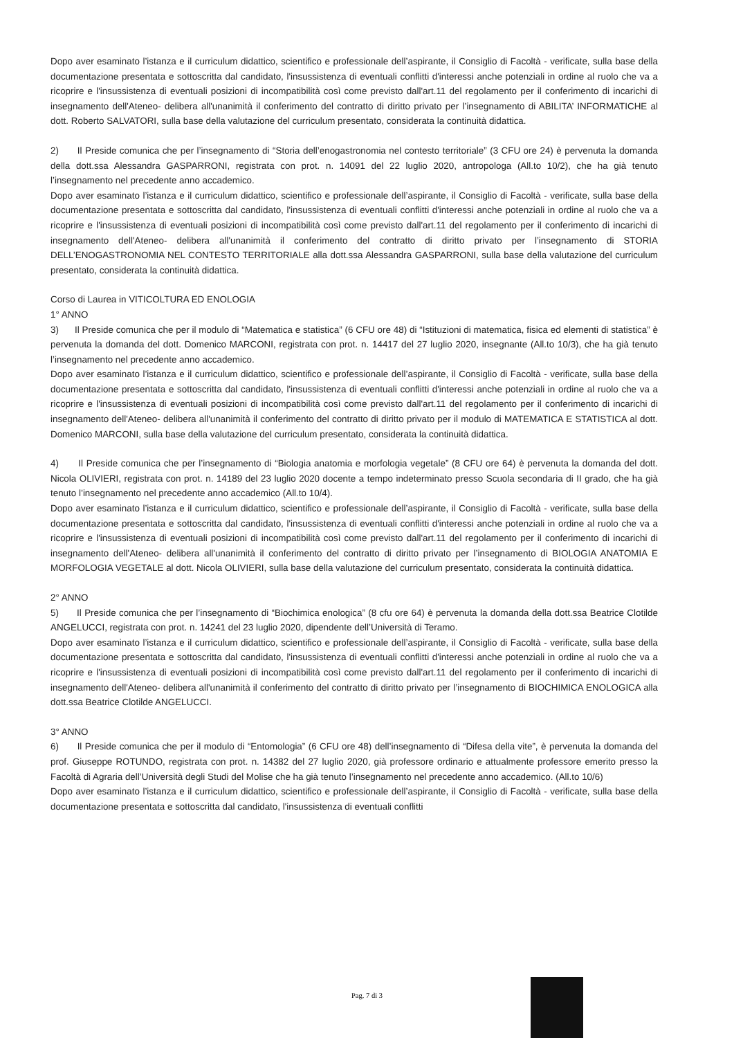Dopo aver esaminato l’istanza e il curriculum didattico, scientifico e professionale dell’aspirante, il Consiglio di Facoltà - verificate, sulla base della documentazione presentata e sottoscritta dal candidato, l'insussistenza di eventuali conflitti d'interessi anche potenziali in ordine al ruolo che va a ricoprire e l'insussistenza di eventuali posizioni di incompatibilità così come previsto dall'art.11 del regolamento per il conferimento di incarichi di insegnamento dell'Ateneo- delibera all'unanimità il conferimento del contratto di diritto privato per l’insegnamento di ABILITA’ INFORMATICHE al dott. Roberto SALVATORI, sulla base della valutazione del curriculum presentato, considerata la continuità didattica.
2) Il Preside comunica che per l’insegnamento di “Storia dell’enogastronomia nel contesto territoriale” (3 CFU ore 24) è pervenuta la domanda della dott.ssa Alessandra GASPARRONI, registrata con prot. n. 14091 del 22 luglio 2020, antropologa (All.to 10/2), che ha già tenuto l’insegnamento nel precedente anno accademico.
Dopo aver esaminato l’istanza e il curriculum didattico, scientifico e professionale dell’aspirante, il Consiglio di Facoltà - verificate, sulla base della documentazione presentata e sottoscritta dal candidato, l'insussistenza di eventuali conflitti d'interessi anche potenziali in ordine al ruolo che va a ricoprire e l'insussistenza di eventuali posizioni di incompatibilità così come previsto dall'art.11 del regolamento per il conferimento di incarichi di insegnamento dell'Ateneo- delibera all'unanimità il conferimento del contratto di diritto privato per l’insegnamento di STORIA DELL’ENOGASTRONOMIA NEL CONTESTO TERRITORIALE alla dott.ssa Alessandra GASPARRONI, sulla base della valutazione del curriculum presentato, considerata la continuità didattica.
Corso di Laurea in VITICOLTURA ED ENOLOGIA
1° ANNO
3) Il Preside comunica che per il modulo di “Matematica e statistica” (6 CFU ore 48) di “Istituzioni di matematica, fisica ed elementi di statistica” è pervenuta la domanda del dott. Domenico MARCONI, registrata con prot. n. 14417 del 27 luglio 2020, insegnante (All.to 10/3), che ha già tenuto l’insegnamento nel precedente anno accademico.
Dopo aver esaminato l’istanza e il curriculum didattico, scientifico e professionale dell’aspirante, il Consiglio di Facoltà - verificate, sulla base della documentazione presentata e sottoscritta dal candidato, l'insussistenza di eventuali conflitti d'interessi anche potenziali in ordine al ruolo che va a ricoprire e l'insussistenza di eventuali posizioni di incompatibilità così come previsto dall'art.11 del regolamento per il conferimento di incarichi di insegnamento dell'Ateneo- delibera all'unanimità il conferimento del contratto di diritto privato per il modulo di MATEMATICA E STATISTICA al dott. Domenico MARCONI, sulla base della valutazione del curriculum presentato, considerata la continuità didattica.
4) Il Preside comunica che per l’insegnamento di “Biologia anatomia e morfologia vegetale” (8 CFU ore 64) è pervenuta la domanda del dott. Nicola OLIVIERI, registrata con prot. n. 14189 del 23 luglio 2020 docente a tempo indeterminato presso Scuola secondaria di II grado, che ha già tenuto l’insegnamento nel precedente anno accademico (All.to 10/4).
Dopo aver esaminato l’istanza e il curriculum didattico, scientifico e professionale dell’aspirante, il Consiglio di Facoltà - verificate, sulla base della documentazione presentata e sottoscritta dal candidato, l'insussistenza di eventuali conflitti d'interessi anche potenziali in ordine al ruolo che va a ricoprire e l'insussistenza di eventuali posizioni di incompatibilità così come previsto dall'art.11 del regolamento per il conferimento di incarichi di insegnamento dell'Ateneo- delibera all'unanimità il conferimento del contratto di diritto privato per l’insegnamento di BIOLOGIA ANATOMIA E MORFOLOGIA VEGETALE al dott. Nicola OLIVIERI, sulla base della valutazione del curriculum presentato, considerata la continuità didattica.
2° ANNO
5) Il Preside comunica che per l’insegnamento di “Biochimica enologica” (8 cfu ore 64) è pervenuta la domanda della dott.ssa Beatrice Clotilde ANGELUCCI, registrata con prot. n. 14241 del 23 luglio 2020, dipendente dell’Università di Teramo.
Dopo aver esaminato l’istanza e il curriculum didattico, scientifico e professionale dell’aspirante, il Consiglio di Facoltà - verificate, sulla base della documentazione presentata e sottoscritta dal candidato, l'insussistenza di eventuali conflitti d'interessi anche potenziali in ordine al ruolo che va a ricoprire e l'insussistenza di eventuali posizioni di incompatibilità così come previsto dall'art.11 del regolamento per il conferimento di incarichi di insegnamento dell'Ateneo- delibera all'unanimità il conferimento del contratto di diritto privato per l’insegnamento di BIOCHIMICA ENOLOGICA alla dott.ssa Beatrice Clotilde ANGELUCCI.
3° ANNO
6) Il Preside comunica che per il modulo di “Entomologia” (6 CFU ore 48) dell’insegnamento di “Difesa della vite”, è pervenuta la domanda del prof. Giuseppe ROTUNDO, registrata con prot. n. 14382 del 27 luglio 2020, già professore ordinario e attualmente professore emerito presso la Facoltà di Agraria dell’Università degli Studi del Molise che ha già tenuto l’insegnamento nel precedente anno accademico. (All.to 10/6)
Dopo aver esaminato l’istanza e il curriculum didattico, scientifico e professionale dell’aspirante, il Consiglio di Facoltà - verificate, sulla base della documentazione presentata e sottoscritta dal candidato, l'insussistenza di eventuali conflitti
Pag. 7 di 3